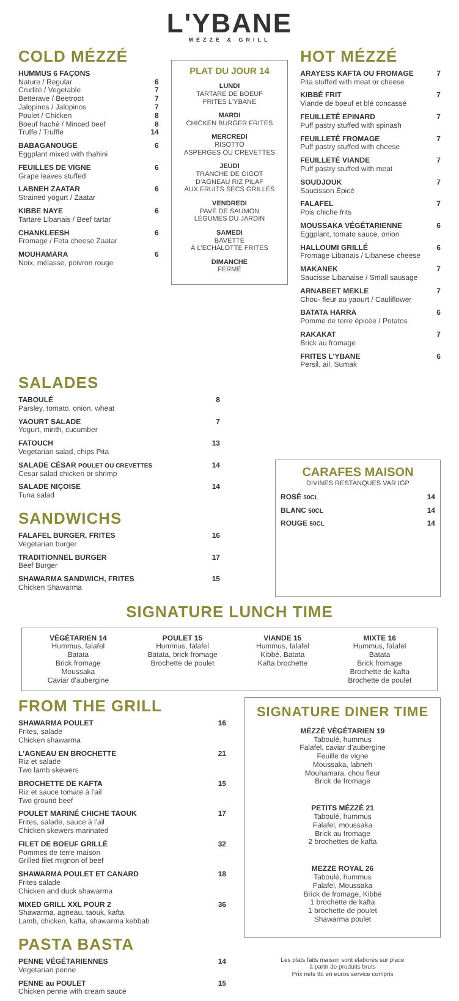L'YBANE
MÉZZÉ & GRILL
COLD MÉZZÉ
HUMMUS 6 FAÇONS
Nature / Regular 6
Crudité / Vegetable 7
Betterave / Beetroot 7
Jalopinos / Jalopinos 7
Poulet / Chicken 8
Boeuf haché / Minced beef 8
Truffe / Truffle 14
BABAGANOUGE
Eggplant mixed with thahini 6
FEUILLES DE VIGNE
Grape leaves stuffed 6
LABNEH ZAATAR
Strained yogurt / Zaatar 6
KIBBE NAYE
Tartare Libanais / Beef tartar 6
CHANKLEESH
Fromage / Feta cheese Zaatar 6
MOUHAMARA
Noix, mélasse, poivron rouge 6
PLAT DU JOUR 14
LUNDI
TARTARE DE BOEUF
FRITES L'YBANE
MARDI
CHICKEN BURGER FRITES
MERCREDI
RISOTTO
ASPERGES OU CREVETTES
JEUDI
TRANCHE DE GIGOT
D'AGNEAU RIZ PILAF
AUX FRUITS SECS GRILLÉS
VENDREDI
PAVÉ DE SAUMON
LÉGUMES DU JARDIN
SAMEDI
BAVETTE
À L'ECHALOTTE FRITES
DIMANCHE
FERMÉ
HOT MÉZZÉ
ARAYESS KAFTA OU FROMAGE
Pita stuffed with meat or cheese 7
KIBBÉ FRIT
Viande de boeuf et blé concassé 7
FEUILLETÉ EPINARD
Puff pastry stuffed with spinash 7
FEUILLETÉ FROMAGE
Puff pastry stuffed with cheese 7
FEUILLETÉ VIANDE
Puff pastry stuffed with meat 7
SOUDJOUK
Saucisson Épicé 7
FALAFEL
Pois chiche frits 7
MOUSSAKA VÉGÉTARIENNE
Eggplant, tomato sauce, onion 6
HALLOUMI GRILLÉ
Fromage Libanais / Libanese cheese 6
MAKANEK
Saucisse Libanaise / Small sausage 7
ARNABEET MEKLE
Chou- fleur au yaourt / Cauliflower 7
BATATA HARRA
Pomme de terre épicée / Potatos 6
RAKAKAT
Brick au fromage 7
FRITES L'YBANE
Persil, ail, Sumak 6
SALADES
TABOULÉ
Parsley, tomato, onion, wheat 8
YAOURT SALADE
Yogurt, minth, cucumber 7
FATOUCH
Vegetarian salad, chips Pita 13
SALADE CÉSAR POULET OU CREVETTES
Cesar salad chicken or shrimp 14
SALADE NIÇOISE
Tuna salad 14
SANDWICHS
FALAFEL BURGER, FRITES
Vegetarian burger 16
TRADITIONNEL BURGER
Beef Burger 17
SHAWARMA SANDWICH, FRITES
Chicken Shawarma 15
CARAFES MAISON
DIVINES RESTANQUES VAR IGP
ROSÉ 50CL 14
BLANC 50CL 14
ROUGE 50CL 14
SIGNATURE LUNCH TIME
VÉGÉTARIEN 14
Hummus, falafel
Batata
Brick fromage
Moussaka
Caviar d'aubergine
POULET 15
Hummus, falafel
Batata, brick fromage
Brochette de poulet
VIANDE 15
Hummus, falafel
Kibbé, Batata
Kafta brochette
MIXTE 16
Hummus, falafel
Batata
Brick fromage
Brochette de kafta
Brochette de poulet
FROM THE GRILL
SHAWARMA POULET
Frites, salade
Chicken shawarma 16
L'AGNEAU EN BROCHETTE
Riz et salade
Two lamb skewers 21
BROCHETTE DE KAFTA
Riz et sauce tomate à l'ail
Two ground beef 15
POULET MARINÉ CHICHE TAOUK
Frites, salade, sauce à l'ail
Chicken skewers marinated 17
FILET DE BOEUF GRILLÉ
Pommes de terre maison
Grilled filet mignon of beef 32
SHAWARMA POULET ET CANARD
Frites salade
Chicken and duck shawarma 18
MIXED GRILL XXL POUR 2
Shawarma, agneau, taouk, kafta,
Lamb, chicken, kafta, shawarma kebbab 36
PASTA BASTA
PENNE VÉGÉTARIENNES
Vegetarian penne 14
PENNE au POULET
Chicken penne with cream sauce 15
SIGNATURE DINER TIME
MÉZZÉ VÉGÉTARIEN 19
Taboulé, hummus
Falafel, caviar d'aubergine
Feuille de vigne
Moussaka, labneh
Mouhamara, chou fleur
Brick de fromage
PETITS MÉZZÉ 21
Taboulé, hummus
Falafel, moussaka
Brick au fromage
2 brochettes de kafta
MEZZE ROYAL 26
Taboulé, hummus
Falafel, Moussaka
Brick de fromage, Kibbé
1 brochette de kafta
1 brochette de poulet
Shawarma poulet
Les plats faits maison sont élaborés sur place
à partir de produits bruts
Prix nets ttc en euros service compris